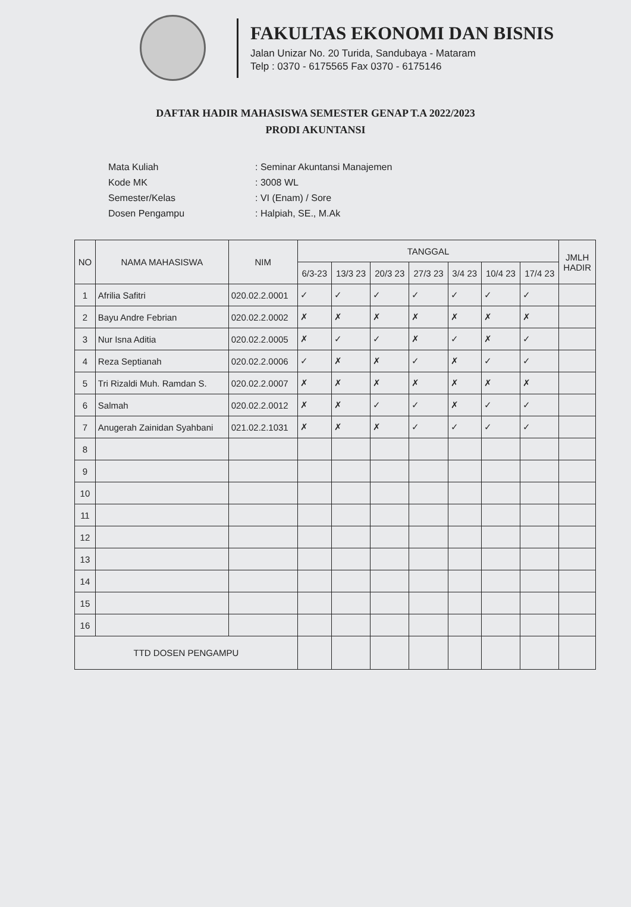FAKULTAS EKONOMI DAN BISNIS
Jalan Unizar No. 20 Turida, Sandubaya - Mataram
Telp : 0370 - 6175565 Fax 0370 - 6175146
DAFTAR HADIR MAHASISWA SEMESTER GENAP T.A 2022/2023
PRODI AKUNTANSI
| Mata Kuliah | : Seminar Akuntansi Manajemen |
| Kode MK | : 3008 WL |
| Semester/Kelas | : VI (Enam) / Sore |
| Dosen Pengampu | : Halpiah, SE., M.Ak |
| NO | NAMA MAHASISWA | NIM | TANGGAL | | | | | | | JMLH HADIR |
| --- | --- | --- | --- | --- | --- | --- | --- | --- | --- | --- |
| | | | 6/3-23 | 13/3 23 | 20/3 23 | 27/3 23 | 3/4 23 | 10/4 23 | 17/4 23 | |
| 1 | Afrilia Safitri | 020.02.2.0001 | ✓ | ✓ | ✓ | ✓ | ✓ | ✓ | ✓ | |
| 2 | Bayu Andre Febrian | 020.02.2.0002 | ✗ | ✗ | ✗ | ✗ | ✗ | ✗ | ✗ | |
| 3 | Nur Isna Aditia | 020.02.2.0005 | ✗ | ✓ | ✓ | ✗ | ✓ | ✗ | ✓ | |
| 4 | Reza Septianah | 020.02.2.0006 | ✓ | ✗ | ✗ | ✓ | ✗ | ✓ | ✓ | |
| 5 | Tri Rizaldi Muh. Ramdan S. | 020.02.2.0007 | ✗ | ✗ | ✗ | ✗ | ✗ | ✗ | ✗ | |
| 6 | Salmah | 020.02.2.0012 | ✗ | ✗ | ✓ | ✓ | ✗ | ✓ | ✓ | |
| 7 | Anugerah Zainidan Syahbani | 021.02.2.1031 | ✗ | ✗ | ✗ | ✓ | ✓ | ✓ | ✓ | |
| 8 | | | | | | | | | | |
| 9 | | | | | | | | | | |
| 10 | | | | | | | | | | |
| 11 | | | | | | | | | | |
| 12 | | | | | | | | | | |
| 13 | | | | | | | | | | |
| 14 | | | | | | | | | | |
| 15 | | | | | | | | | | |
| 16 | | | | | | | | | | |
| TTD DOSEN PENGAMPU | | | | | | | | | | |